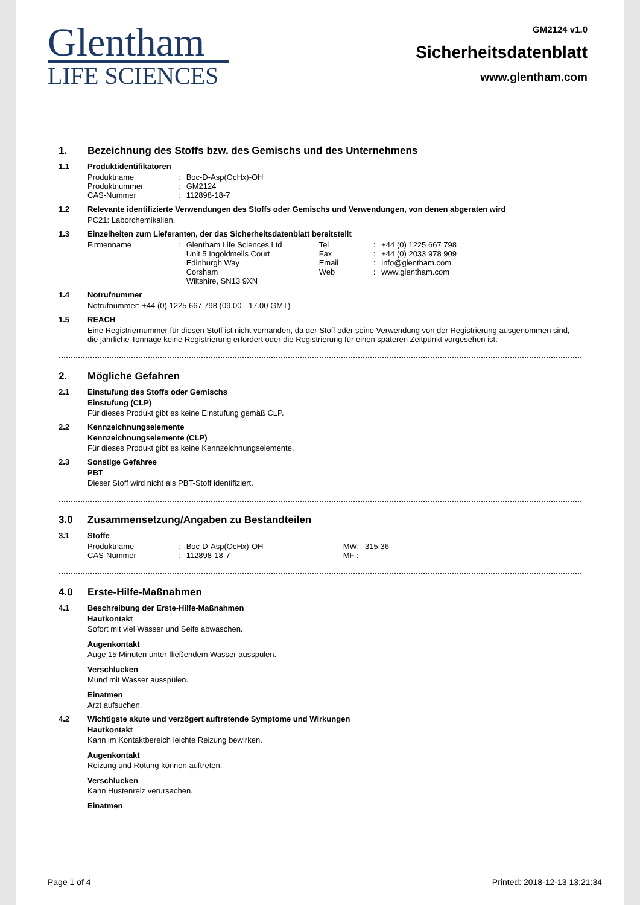Glentham
LIFE SCIENCES
GM2124 v1.0
Sicherheitsdatenblatt
www.glentham.com
1. Bezeichnung des Stoffs bzw. des Gemischs und des Unternehmens
1.1 Produktidentifikatoren
| Produktname | : | Boc-D-Asp(OcHx)-OH |
| Produktnummer | : | GM2124 |
| CAS-Nummer | : | 112898-18-7 |
1.2 Relevante identifizierte Verwendungen des Stoffs oder Gemischs und Verwendungen, von denen abgeraten wird
PC21: Laborchemikalien.
1.3 Einzelheiten zum Lieferanten, der das Sicherheitsdatenblatt bereitstellt
| Firmenname | : | Glentham Life Sciences Ltd Unit 5 Ingoldmells Court Edinburgh Way Corsham Wiltshire, SN13 9XN | Tel Fax Email Web | : : : : | +44 (0) 1225 667 798 +44 (0) 2033 978 909 info@glentham.com www.glentham.com |
1.4 Notrufnummer
Notrufnummer: +44 (0) 1225 667 798 (09.00 - 17.00 GMT)
1.5 REACH
Eine Registriernummer für diesen Stoff ist nicht vorhanden, da der Stoff oder seine Verwendung von der Registrierung ausgenommen sind, die jährliche Tonnage keine Registrierung erfordert oder die Registrierung für einen späteren Zeitpunkt vorgesehen ist.
2. Mögliche Gefahren
2.1 Einstufung des Stoffs oder Gemischs
Einstufung (CLP)
Für dieses Produkt gibt es keine Einstufung gemäß CLP.
2.2 Kennzeichnungselemente
Kennzeichnungselemente (CLP)
Für dieses Produkt gibt es keine Kennzeichnungselemente.
2.3 Sonstige Gefahree
PBT
Dieser Stoff wird nicht als PBT-Stoff identifiziert.
3.0 Zusammensetzung/Angaben zu Bestandteilen
3.1 Stoffe
| Produktname | : | Boc-D-Asp(OcHx)-OH | MW: | 315.36 |
| CAS-Nummer | : | 112898-18-7 | MF : | |
4.0 Erste-Hilfe-Maßnahmen
4.1 Beschreibung der Erste-Hilfe-Maßnahmen
Hautkontakt
Sofort mit viel Wasser und Seife abwaschen.
Augenkontakt
Auge 15 Minuten unter fließendem Wasser ausspülen.
Verschlucken
Mund mit Wasser ausspülen.
Einatmen
Arzt aufsuchen.
4.2 Wichtigste akute und verzögert auftretende Symptome und Wirkungen
Hautkontakt
Kann im Kontaktbereich leichte Reizung bewirken.
Augenkontakt
Reizung und Rötung können auftreten.
Verschlucken
Kann Hustenreiz verursachen.
Einatmen
Page 1 of 4 Printed: 2018-12-13 13:21:34